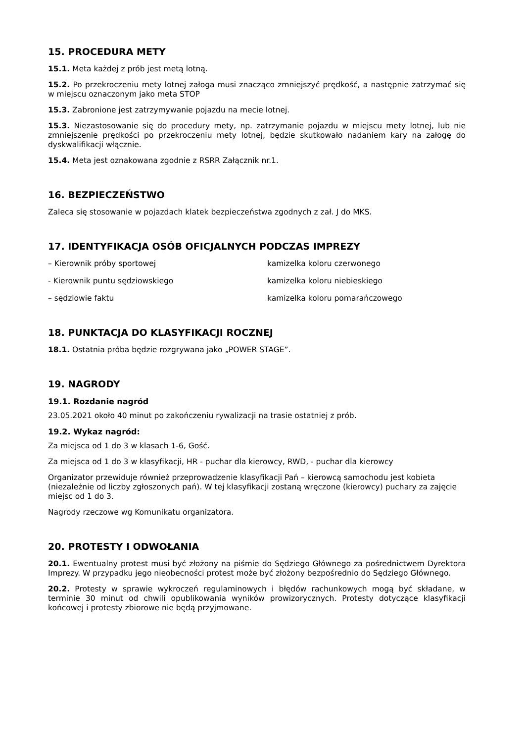15. PROCEDURA METY
15.1. Meta każdej z prób jest metą lotną.
15.2. Po przekroczeniu mety lotnej załoga musi znacząco zmniejszyć prędkość, a następnie zatrzymać się w miejscu oznaczonym jako meta STOP
15.3. Zabronione jest zatrzymywanie pojazdu na mecie lotnej.
15.3. Niezastosowanie się do procedury mety, np. zatrzymanie pojazdu w miejscu mety lotnej, lub nie zmniejszenie prędkości po przekroczeniu mety lotnej, będzie skutkowało nadaniem kary na załogę do dyskwalifikacji włącznie.
15.4. Meta jest oznakowana zgodnie z RSRR Załącznik nr.1.
16. BEZPIECZEŃSTWO
Zaleca się stosowanie w pojazdach klatek bezpieczeństwa zgodnych z zał. J do MKS.
17. IDENTYFIKACJA OSÓB OFICJALNYCH PODCZAS IMPREZY
– Kierownik próby sportowej kamizelka koloru czerwonego
- Kierownik puntu sędziowskiego kamizelka koloru niebieskiego
– sędziowie faktu kamizelka koloru pomarańczowego
18. PUNKTACJA DO KLASYFIKACJI ROCZNEJ
18.1. Ostatnia próba będzie rozgrywana jako „POWER STAGE”.
19. NAGRODY
19.1. Rozdanie nagród
23.05.2021 około 40 minut po zakończeniu rywalizacji na trasie ostatniej z prób.
19.2. Wykaz nagród:
Za miejsca od 1 do 3 w klasach 1-6, Gość.
Za miejsca od 1 do 3 w klasyfikacji, HR - puchar dla kierowcy, RWD, - puchar dla kierowcy
Organizator przewiduje również przeprowadzenie klasyfikacji Pań – kierowcą samochodu jest kobieta (niezależnie od liczby zgłoszonych pań). W tej klasyfikacji zostaną wręczone (kierowcy) puchary za zajęcie miejsc od 1 do 3.
Nagrody rzeczowe wg Komunikatu organizatora.
20. PROTESTY I ODWOŁANIA
20.1. Ewentualny protest musi być złożony na piśmie do Sędziego Głównego za pośrednictwem Dyrektora Imprezy. W przypadku jego nieobecności protest może być złożony bezpośrednio do Sędziego Głównego.
20.2. Protesty w sprawie wykroczeń regulaminowych i błędów rachunkowych mogą być składane, w terminie 30 minut od chwili opublikowania wyników prowizorycznych. Protesty dotyczące klasyfikacji końcowej i protesty zbiorowe nie będą przyjmowane.